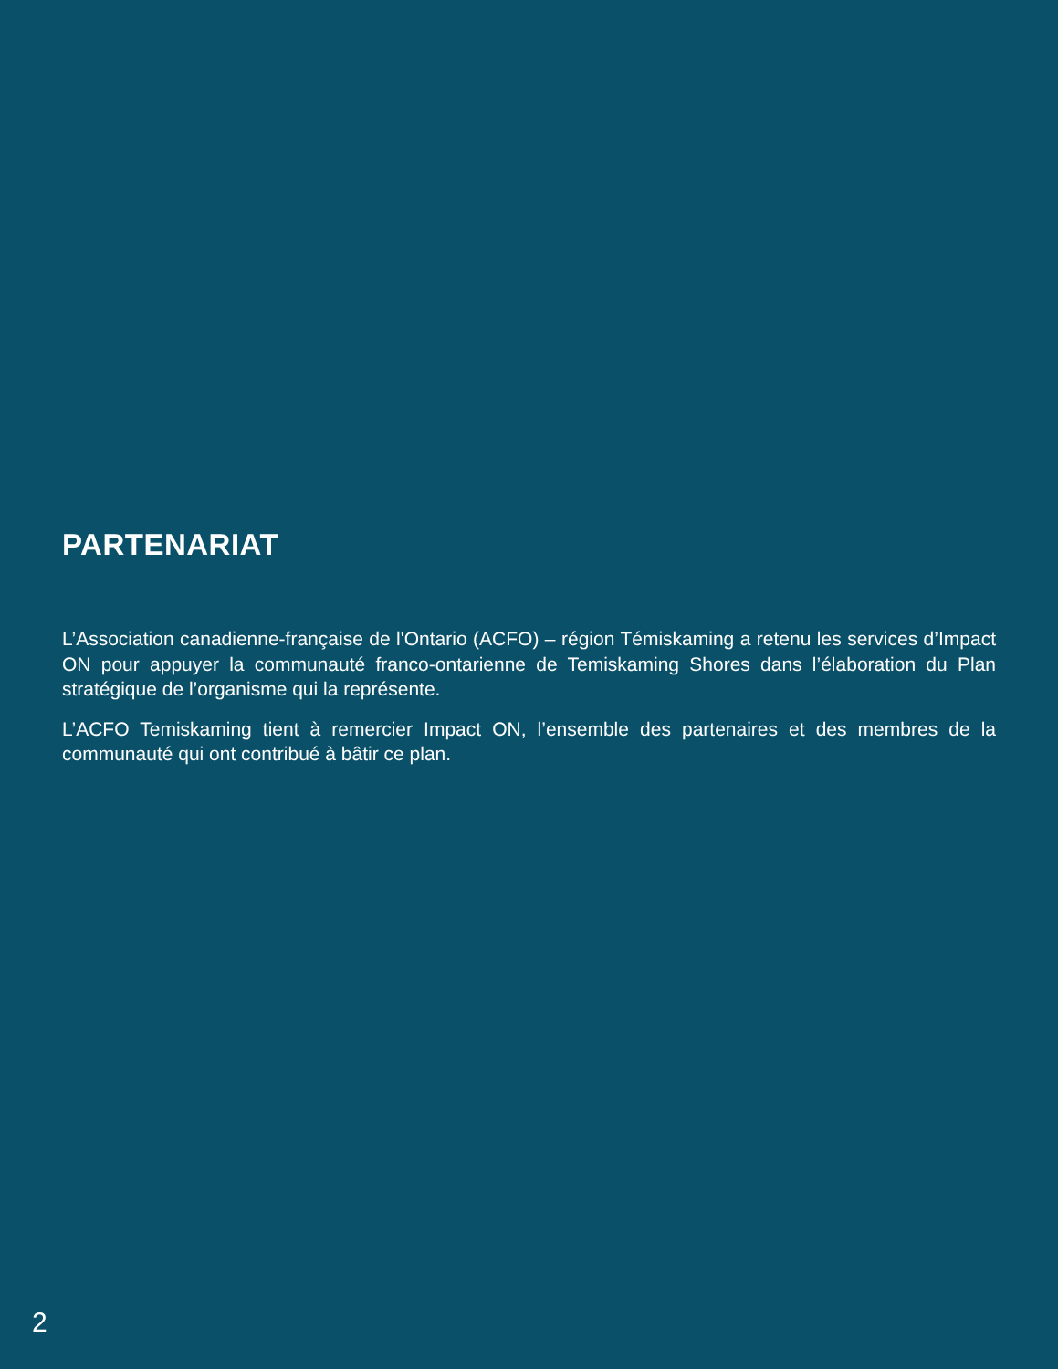PARTENARIAT
L’Association canadienne-française de l'Ontario (ACFO) – région Témiskaming a retenu les services d’Impact ON pour appuyer la communauté franco-ontarienne de Temiskaming Shores dans l’élaboration du Plan stratégique de l’organisme qui la représente.
L’ACFO Temiskaming tient à remercier Impact ON, l’ensemble des partenaires et des membres de la communauté qui ont contribué à bâtir ce plan.
2